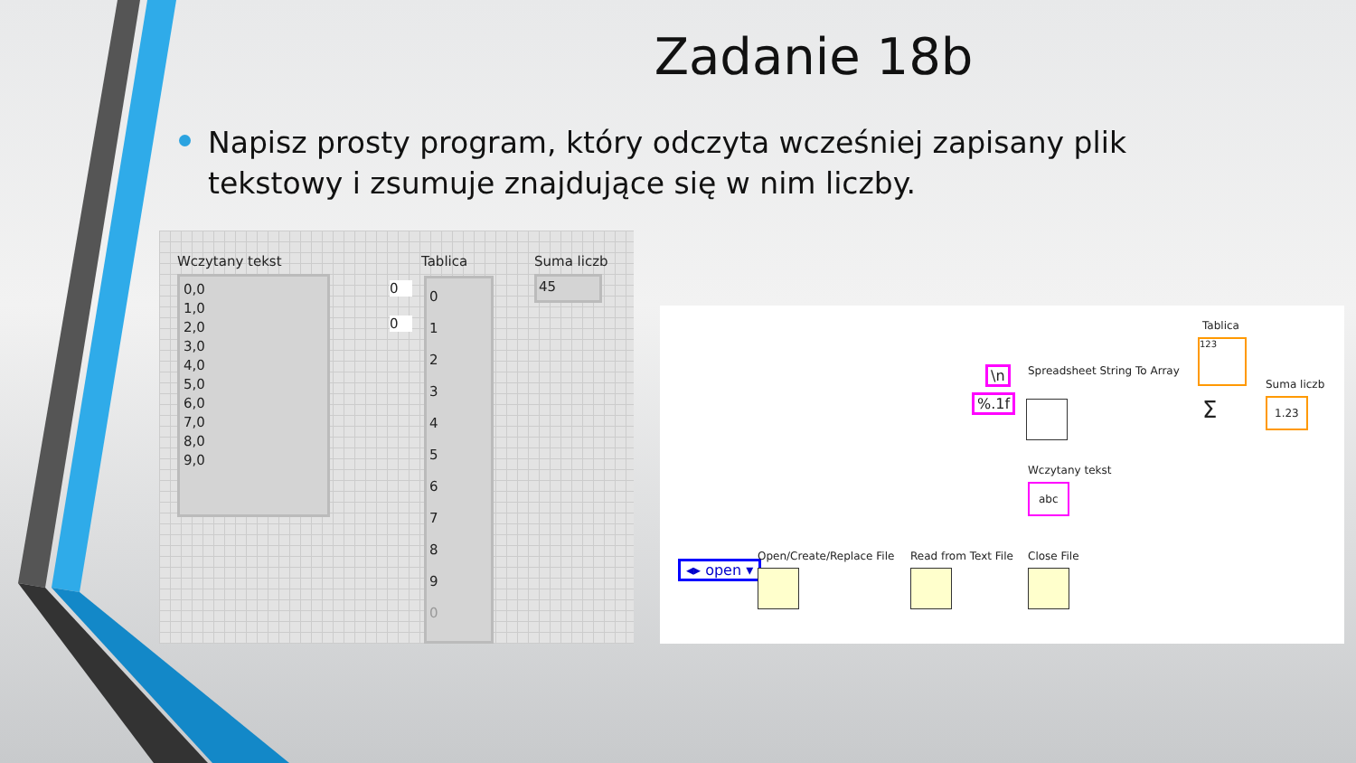Zadanie 18b
Napisz prosty program, który odczyta wcześniej zapisany plik tekstowy i zsumuje znajdujące się w nim liczby.
Wczytany tekst
0,0
1,0
2,0
3,0
4,0
5,0
6,0
7,0
8,0
9,0
Tablica
0
0
0
1
2
3
4
5
6
7
8
9
0
Suma liczb
45
Tablica
Spreadsheet String To Array
Suma liczb
\n
%.1f
123
Σ 1.23
Wczytany tekst
abc
◂▸ open ▾
Open/Create/Replace File Read from Text File Close File